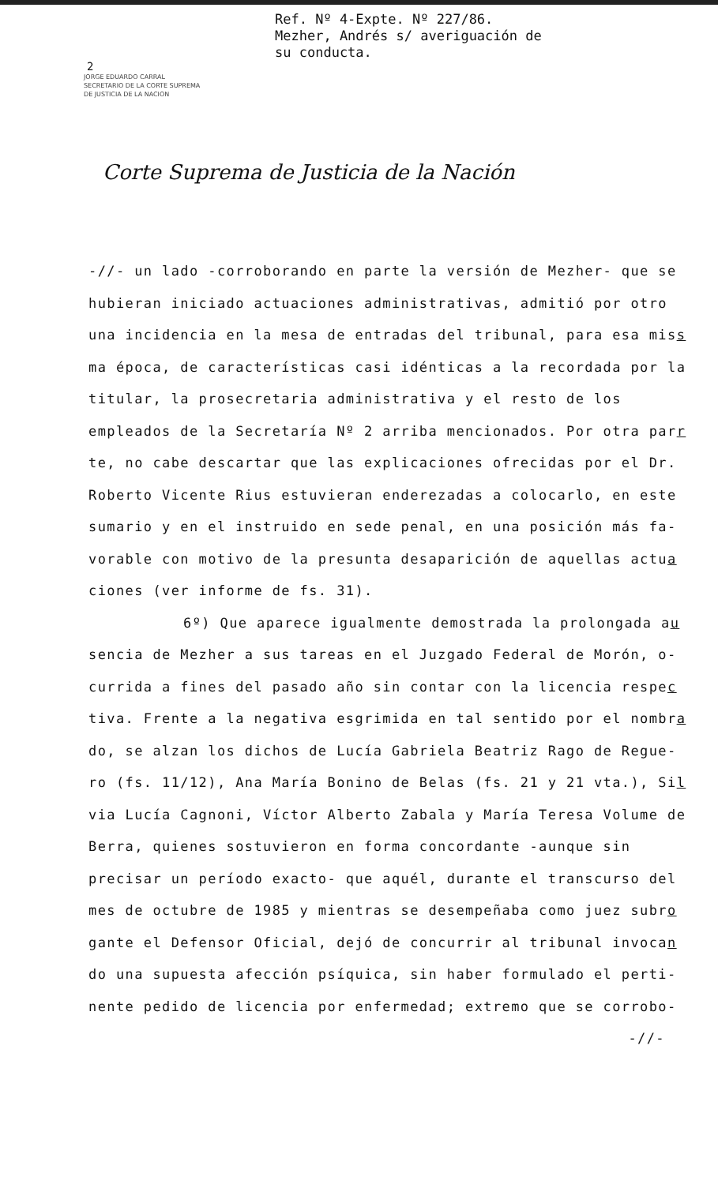2
JORGE EDUARDO CARRAL
SECRETARIO DE LA CORTE SUPREMA
DE JUSTICIA DE LA NACION
Ref. Nº 4-Expte. Nº 227/86.
Mezher, Andrés s/ averiguación de
su conducta.
Corte Suprema de Justicia de la Nación
-//- un lado -corroborando en parte la versión de Mezher- que se hubieran iniciado actuaciones administrativas, admitió por otro una incidencia en la mesa de entradas del tribunal, para esa miss ma época, de características casi idénticas a la recordada por la titular, la prosecretaria administrativa y el resto de los empleados de la Secretaría Nº 2 arriba mencionados. Por otra parr te, no cabe descartar que las explicaciones ofrecidas por el Dr. Roberto Vicente Rius estuvieran enderezadas a colocarlo, en este sumario y en el instruido en sede penal, en una posición más fa- vorable con motivo de la presunta desaparición de aquellas actua ciones (ver informe de fs. 31).
6º) Que aparece igualmente demostrada la prolongada au sencia de Mezher a sus tareas en el Juzgado Federal de Morón, o- currida a fines del pasado año sin contar con la licencia respec tiva. Frente a la negativa esgrimida en tal sentido por el nombra do, se alzan los dichos de Lucía Gabriela Beatriz Rago de Regue- ro (fs. 11/12), Ana María Bonino de Belas (fs. 21 y 21 vta.), Sil via Lucía Cagnoni, Víctor Alberto Zabala y María Teresa Volume de Berra, quienes sostuvieron en forma concordante -aunque sin precisar un período exacto- que aquél, durante el transcurso del mes de octubre de 1985 y mientras se desempeñaba como juez subro gante el Defensor Oficial, dejó de concurrir al tribunal invocan do una supuesta afección psíquica, sin haber formulado el perti- nente pedido de licencia por enfermedad; extremo que se corrobo-
-//-